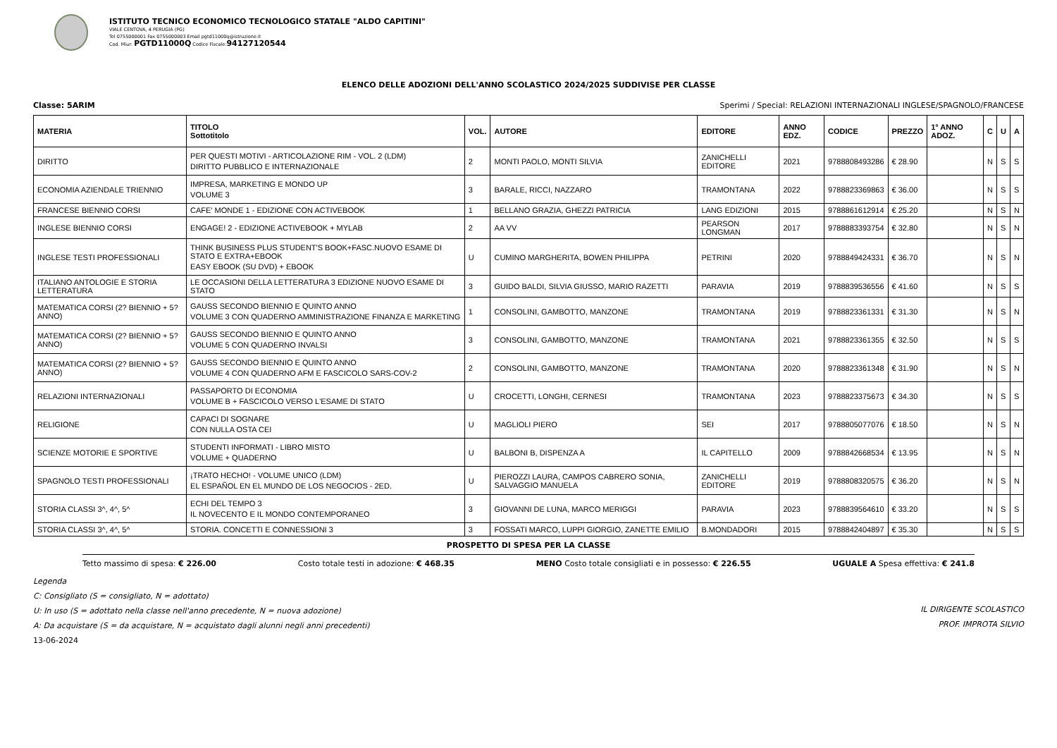ISTITUTO TECNICO ECONOMICO TECNOLOGICO STATALE "ALDO CAPITINI"
VIALE CENTOVA, 4 PERUGIA (PG)
Tel 0755000001 Fax 0755000003 Email pgtd11000q@istruzione.it
Cod. Miur: PGTD11000Q Codice Fiscale:94127120544
ELENCO DELLE ADOZIONI DELL'ANNO SCOLASTICO 2024/2025 SUDDIVISE PER CLASSE
Classe: 5ARIM Sperimi / Special: RELAZIONI INTERNAZIONALI INGLESE/SPAGNOLO/FRANCESE
| MATERIA | TITOLO Sottotitolo | VOL. | AUTORE | EDITORE | ANNO EDZ. | CODICE | PREZZO | 1° ANNO ADOZ. | C | U | A |
| --- | --- | --- | --- | --- | --- | --- | --- | --- | --- | --- | --- |
| DIRITTO | PER QUESTI MOTIVI - ARTICOLAZIONE RIM - VOL. 2 (LDM) DIRITTO PUBBLICO E INTERNAZIONALE | 2 | MONTI PAOLO, MONTI SILVIA | ZANICHELLI EDITORE | 2021 | 9788808493286 | € 28.90 | | N | S | S |
| ECONOMIA AZIENDALE TRIENNIO | IMPRESA, MARKETING E MONDO UP VOLUME 3 | 3 | BARALE, RICCI, NAZZARO | TRAMONTANA | 2022 | 9788823369863 | € 36.00 | | N | S | S |
| FRANCESE BIENNIO CORSI | CAFE' MONDE 1 - EDIZIONE CON ACTIVEBOOK | 1 | BELLANO GRAZIA, GHEZZI PATRICIA | LANG EDIZIONI | 2015 | 9788861612914 | € 25.20 | | N | S | N |
| INGLESE BIENNIO CORSI | ENGAGE! 2 - EDIZIONE ACTIVEBOOK + MYLAB | 2 | AA VV | PEARSON LONGMAN | 2017 | 9788883393754 | € 32.80 | | N | S | N |
| INGLESE TESTI PROFESSIONALI | THINK BUSINESS PLUS STUDENT'S BOOK+FASC.NUOVO ESAME DI STATO E EXTRA+EBOOK EASY EBOOK (SU DVD) + EBOOK | U | CUMINO MARGHERITA, BOWEN PHILIPPA | PETRINI | 2020 | 9788849424331 | € 36.70 | | N | S | N |
| ITALIANO ANTOLOGIE E STORIA LETTERATURA | LE OCCASIONI DELLA LETTERATURA 3 EDIZIONE NUOVO ESAME DI STATO | 3 | GUIDO BALDI, SILVIA GIUSSO, MARIO RAZETTI | PARAVIA | 2019 | 9788839536556 | € 41.60 | | N | S | S |
| MATEMATICA CORSI (2? BIENNIO + 5? ANNO) | GAUSS SECONDO BIENNIO E QUINTO ANNO VOLUME 3 CON QUADERNO AMMINISTRAZIONE FINANZA E MARKETING | 1 | CONSOLINI, GAMBOTTO, MANZONE | TRAMONTANA | 2019 | 9788823361331 | € 31.30 | | N | S | N |
| MATEMATICA CORSI (2? BIENNIO + 5? ANNO) | GAUSS SECONDO BIENNIO E QUINTO ANNO VOLUME 5 CON QUADERNO INVALSI | 3 | CONSOLINI, GAMBOTTO, MANZONE | TRAMONTANA | 2021 | 9788823361355 | € 32.50 | | N | S | S |
| MATEMATICA CORSI (2? BIENNIO + 5? ANNO) | GAUSS SECONDO BIENNIO E QUINTO ANNO VOLUME 4 CON QUADERNO AFM E FASCICOLO SARS-COV-2 | 2 | CONSOLINI, GAMBOTTO, MANZONE | TRAMONTANA | 2020 | 9788823361348 | € 31.90 | | N | S | N |
| RELAZIONI INTERNAZIONALI | PASSAPORTO DI ECONOMIA VOLUME B + FASCICOLO VERSO L'ESAME DI STATO | U | CROCETTI, LONGHI, CERNESI | TRAMONTANA | 2023 | 9788823375673 | € 34.30 | | N | S | S |
| RELIGIONE | CAPACI DI SOGNARE CON NULLA OSTA CEI | U | MAGLIOLI PIERO | SEI | 2017 | 9788805077076 | € 18.50 | | N | S | N |
| SCIENZE MOTORIE E SPORTIVE | STUDENTI INFORMATI - LIBRO MISTO VOLUME + QUADERNO | U | BALBONI B, DISPENZA A | IL CAPITELLO | 2009 | 9788842668534 | € 13.95 | | N | S | N |
| SPAGNOLO TESTI PROFESSIONALI | ¡TRATO HECHO! - VOLUME UNICO (LDM) EL ESPAÑOL EN EL MUNDO DE LOS NEGOCIOS - 2ED. | U | PIEROZZI LAURA, CAMPOS CABRERO SONIA, SALVAGGIO MANUELA | ZANICHELLI EDITORE | 2019 | 9788808320575 | € 36.20 | | N | S | N |
| STORIA CLASSI 3^, 4^, 5^ | ECHI DEL TEMPO 3 IL NOVECENTO E IL MONDO CONTEMPORANEO | 3 | GIOVANNI DE LUNA, MARCO MERIGGI | PARAVIA | 2023 | 9788839564610 | € 33.20 | | N | S | S |
| STORIA CLASSI 3^, 4^, 5^ | STORIA. CONCETTI E CONNESSIONI 3 | 3 | FOSSATI MARCO, LUPPI GIORGIO, ZANETTE EMILIO | B.MONDADORI | 2015 | 9788842404897 | € 35.30 | | N | S | S |
PROSPETTO DI SPESA PER LA CLASSE
Tetto massimo di spesa: € 226.00 Costo totale testi in adozione: € 468.35 MENO Costo totale consigliati e in possesso: € 226.55 UGUALE A Spesa effettiva: € 241.8
Legenda
C: Consigliato (S = consigliato, N = adottato)
U: In uso (S = adottato nella classe nell'anno precedente, N = nuova adozione)
A: Da acquistare (S = da acquistare, N = acquistato dagli alunni negli anni precedenti)
13-06-2024
IL DIRIGENTE SCOLASTICO
PROF. IMPROTA SILVIO